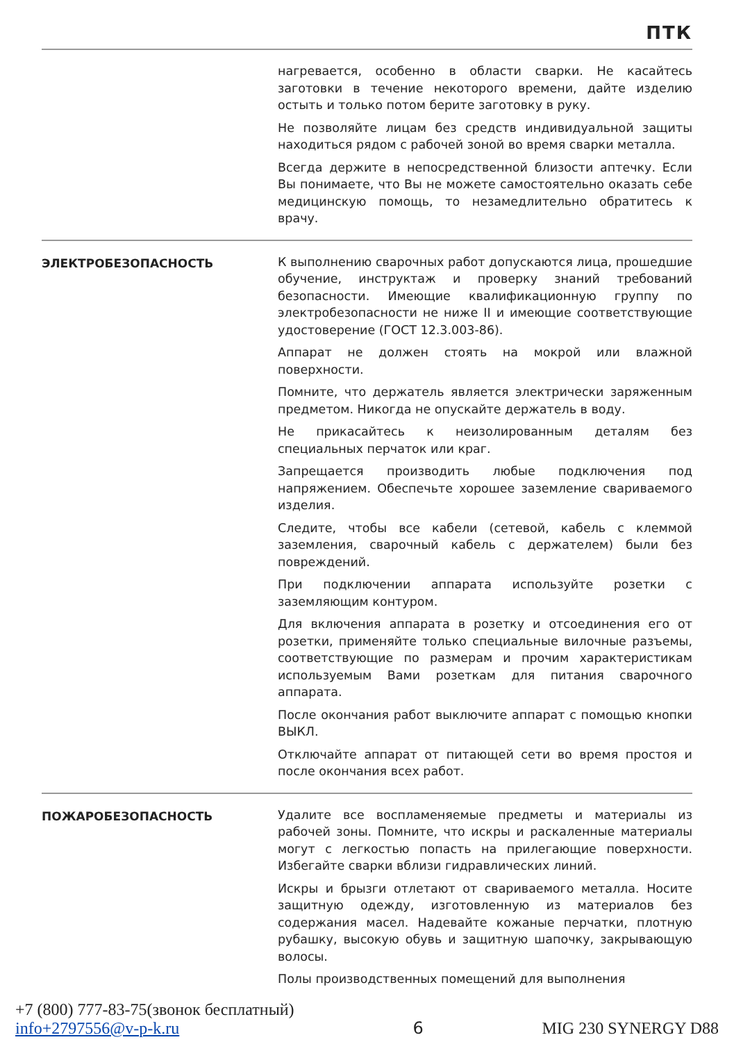ПТК
нагревается, особенно в области сварки. Не касайтесь заготовки в течение некоторого времени, дайте изделию остыть и только потом берите заготовку в руку.
Не позволяйте лицам без средств индивидуальной защиты находиться рядом с рабочей зоной во время сварки металла.
Всегда держите в непосредственной близости аптечку. Если Вы понимаете, что Вы не можете самостоятельно оказать себе медицинскую помощь, то незамедлительно обратитесь к врачу.
ЭЛЕКТРОБЕЗОПАСНОСТЬ
К выполнению сварочных работ допускаются лица, прошедшие обучение, инструктаж и проверку знаний требований безопасности. Имеющие квалификационную группу по электробезопасности не ниже II и имеющие соответствующие удостоверение (ГОСТ 12.3.003-86).
Аппарат не должен стоять на мокрой или влажной поверхности.
Помните, что держатель является электрически заряженным предметом. Никогда не опускайте держатель в воду.
Не прикасайтесь к неизолированным деталям без специальных перчаток или краг.
Запрещается производить любые подключения под напряжением. Обеспечьте хорошее заземление свариваемого изделия.
Следите, чтобы все кабели (сетевой, кабель с клеммой заземления, сварочный кабель с держателем) были без повреждений.
При подключении аппарата используйте розетки с заземляющим контуром.
Для включения аппарата в розетку и отсоединения его от розетки, применяйте только специальные вилочные разъемы, соответствующие по размерам и прочим характеристикам используемым Вами розеткам для питания сварочного аппарата.
После окончания работ выключите аппарат с помощью кнопки ВЫКЛ.
Отключайте аппарат от питающей сети во время простоя и после окончания всех работ.
ПОЖАРОБЕЗОПАСНОСТЬ
Удалите все воспламеняемые предметы и материалы из рабочей зоны. Помните, что искры и раскаленные материалы могут с легкостью попасть на прилегающие поверхности. Избегайте сварки вблизи гидравлических линий.
Искры и брызги отлетают от свариваемого металла. Носите защитную одежду, изготовленную из материалов без содержания масел. Надевайте кожаные перчатки, плотную рубашку, высокую обувь и защитную шапочку, закрывающую волосы.
Полы производственных помещений для выполнения
+7 (800) 777-83-75(звонок бесплатный)
info+2797556@v-p-k.ru
6
MIG 230 SYNERGY D88